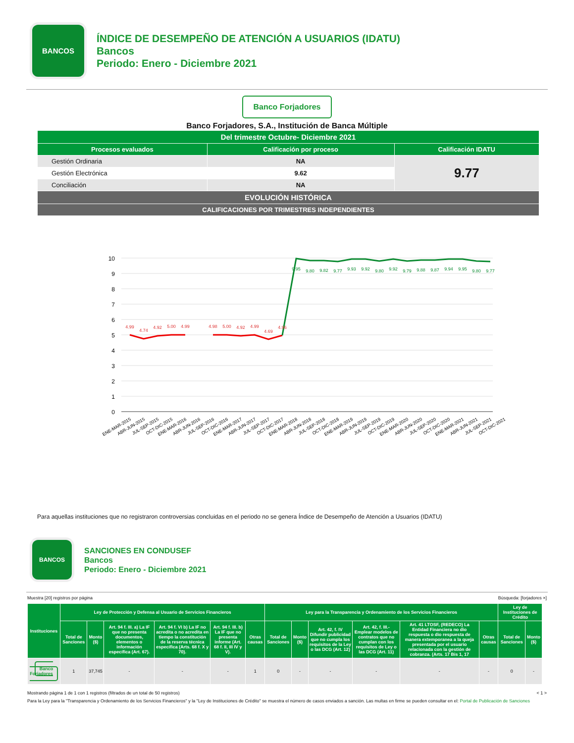BANCOS
ÍNDICE DE DESEMPEÑO DE ATENCIÓN A USUARIOS (IDATU)
Bancos
Periodo: Enero - Diciembre 2021
Banco Forjadores
Banco Forjadores, S.A., Institución de Banca Múltiple
| Del trimestre Octubre- Diciembre 2021 | | |
| --- | --- | --- |
| Procesos evaluados | Calificación por proceso | Calificación IDATU |
| Gestión Ordinaria | NA | 9.77 |
| Gestión Electrónica | 9.62 | |
| Conciliación | NA | |
| EVOLUCIÓN HISTÓRICA | | |
| CALIFICACIONES POR TRIMESTRES INDEPENDIENTES | | |
10
9
8
7
6
5
4
3
2
1
0
4.99
4.74
4.92
5.00
4.99
4.98
5.00
4.92
4.99
4.69
4.96
9.95
9.80
9.82
9.77
9.93
9.92
9.80
9.92
9.79
9.88
9.87
9.94
9.95
9.80
9.77
ENE-MAR-2015
ABR-JUN-2015
JUL-SEP-2015
OCT-DIC-2015
ENE-MAR-2016
ABR-JUN-2016
JUL-SEP-2016
OCT-DIC-2016
ENE-MAR-2017
ABR-JUN-2017
JUL-SEP-2017
OCT-DIC-2017
ENE-MAR-2018
ABR-JUN-2018
JUL-SEP-2018
OCT-DIC-2018
ENE-MAR-2019
ABR-JUN-2019
JUL-SEP-2019
OCT-DIC-2019
ENE-MAR-2020
ABR-JUN-2020
JUL-SEP-2020
OCT-DIC-2020
ENE-MAR-2021
ABR-JUN-2021
JUL-SEP-2021
OCT-DIC-2021
Para aquellas instituciones que no registraron controversias concluidas en el periodo no se genera Índice de Desempeño de Atención a Usuarios (IDATU)
BANCOS
SANCIONES EN CONDUSEF
Bancos
Periodo: Enero - Diciembre 2021
Muestra [20] registros por página Búsqueda: [forjadores ×]
| Instituciones | Ley de Protección y Defensa al Usuario de Servicios Financieros | | | | | | Ley para la Transparencia y Ordenamiento de los Servicios Financieros | | | | | | Ley de Instituciones de Crédito | |
| --- | --- | --- | --- | --- | --- | --- | --- | --- | --- | --- | --- | --- | --- | --- |
| | Total de Sanciones | Monto ($) | Art. 94 f. III. a) La IF que no presenta documentos, elementos o información específica (Art. 67). | Art. 94 f. VI b) La IF no acredita o no acredita en tiempo la constitución de la reserva técnica específica (Arts. 68 f. X y 70). | Art. 94 f. III. b) La IF que no presenta informe (Art. 68 f. II, III IV y V). | Otras causas | Total de Sanciones | Monto ($) | Art. 42, f. IV Difundir publicidad que no cumpla los requisitos de la Ley o las DCG (Art. 12) | Art. 42, f. III.- Emplear modelos de contratos que no cumplan con los requisitos de Ley o las DCG (Art. 11) | Art. 41 LTOSF, (REDECO) La Entidad Financiera no dio respuesta o dio respuesta de manera extemporanea a la queja presentada por el usuario relacionada con la gestión de cobranza. (Arts. 17 Bis 1, 17 | Otras causas | Total de Sanciones | Monto ($) |
| Banco Forjadores | 1 | 37,745 | - | - | - | 1 | 0 | - | - | - | - | - | 0 | - |
Mostrando página 1 de 1 con 1 registros (filtrados de un total de 50 registros) < 1 >
Para la Ley para la "Transparencia y Ordenamiento de los Servicios Financieros" y la "Ley de Instituciones de Crédito" se muestra el número de casos enviados a sanción. Las multas en firme se pueden consultar en el: Portal de Publicación de Sanciones